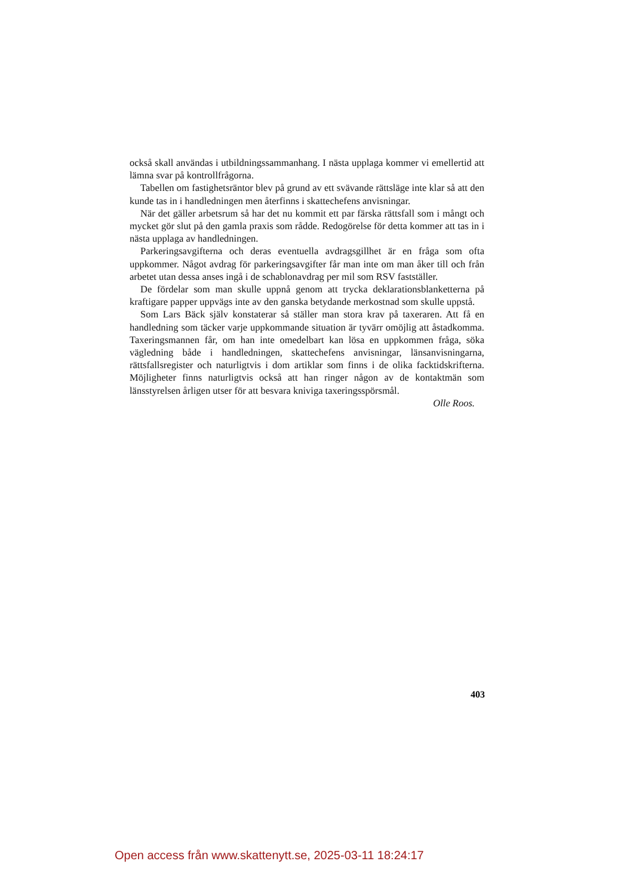också skall användas i utbildningssammanhang. I nästa upplaga kommer vi emellertid att lämna svar på kontrollfrågorna.
Tabellen om fastighetsräntor blev på grund av ett svävande rättsläge inte klar så att den kunde tas in i handledningen men återfinns i skattechefens anvisningar.
När det gäller arbetsrum så har det nu kommit ett par färska rättsfall som i mångt och mycket gör slut på den gamla praxis som rådde. Redogörelse för detta kommer att tas in i nästa upplaga av handledningen.
Parkeringsavgifterna och deras eventuella avdragsgillhet är en fråga som ofta uppkommer. Något avdrag för parkeringsavgifter får man inte om man åker till och från arbetet utan dessa anses ingå i de schablonavdrag per mil som RSV fastställer.
De fördelar som man skulle uppnå genom att trycka deklarationsblanketterna på kraftigare papper uppvägs inte av den ganska betydande merkostnad som skulle uppstå.
Som Lars Bäck själv konstaterar så ställer man stora krav på taxeraren. Att få en handledning som täcker varje uppkommande situation är tyvärr omöjlig att åstadkomma. Taxeringsmannen får, om han inte omedelbart kan lösa en uppkommen fråga, söka vägledning både i handledningen, skattechefens anvisningar, länsanvisningarna, rättsfallsregister och naturligtvis i dom artiklar som finns i de olika facktidskrifterna. Möjligheter finns naturligtvis också att han ringer någon av de kontaktmän som länsstyrelsen årligen utser för att besvara kniviga taxeringsspörsmål.
Olle Roos.
403
Open access från www.skattenytt.se, 2025-03-11 18:24:17